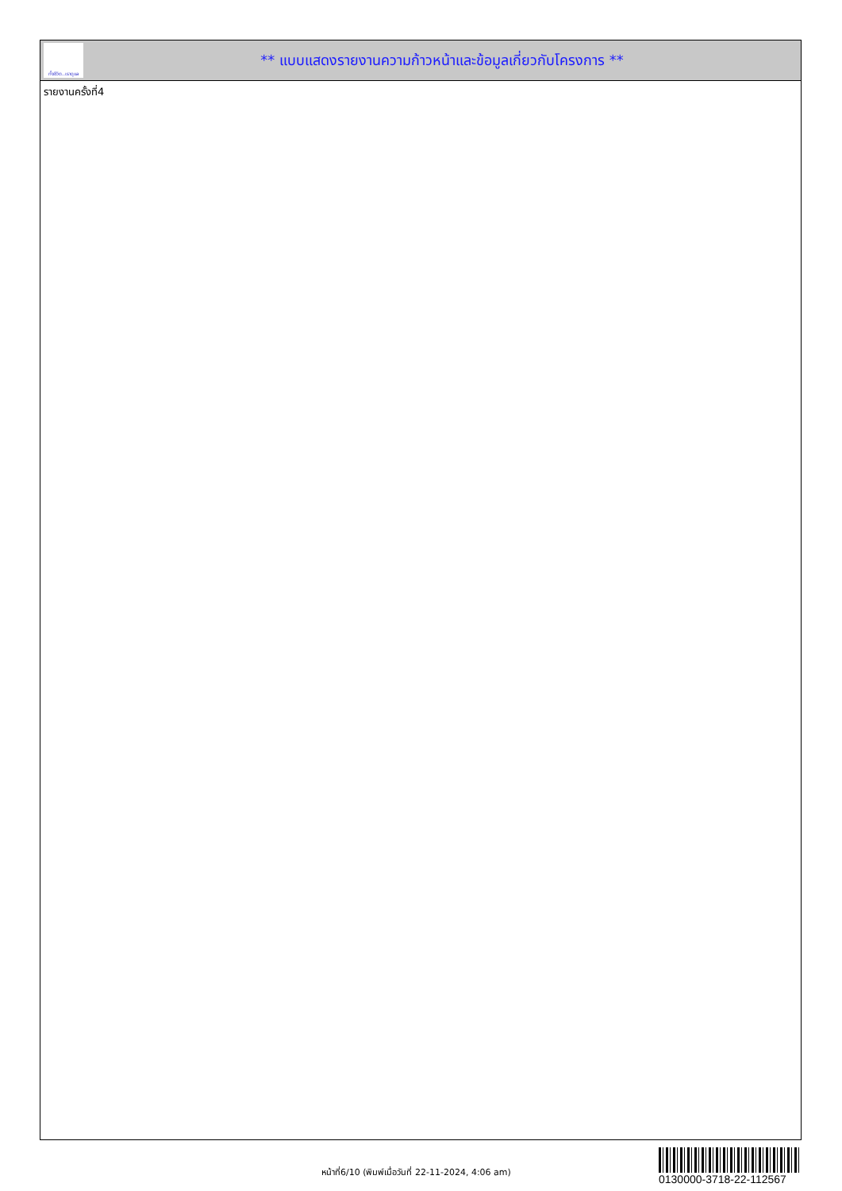ทั้งชีวิต..เราดูแล
** แบบแสดงรายงานความก้าวหน้าและข้อมูลเกี่ยวกับโครงการ **
รายงานครั้งที่4
หน้าที่6/10 (พิมพ์เมื่อวันที่ 22-11-2024, 4:06 am)
0130000-3718-22-112567